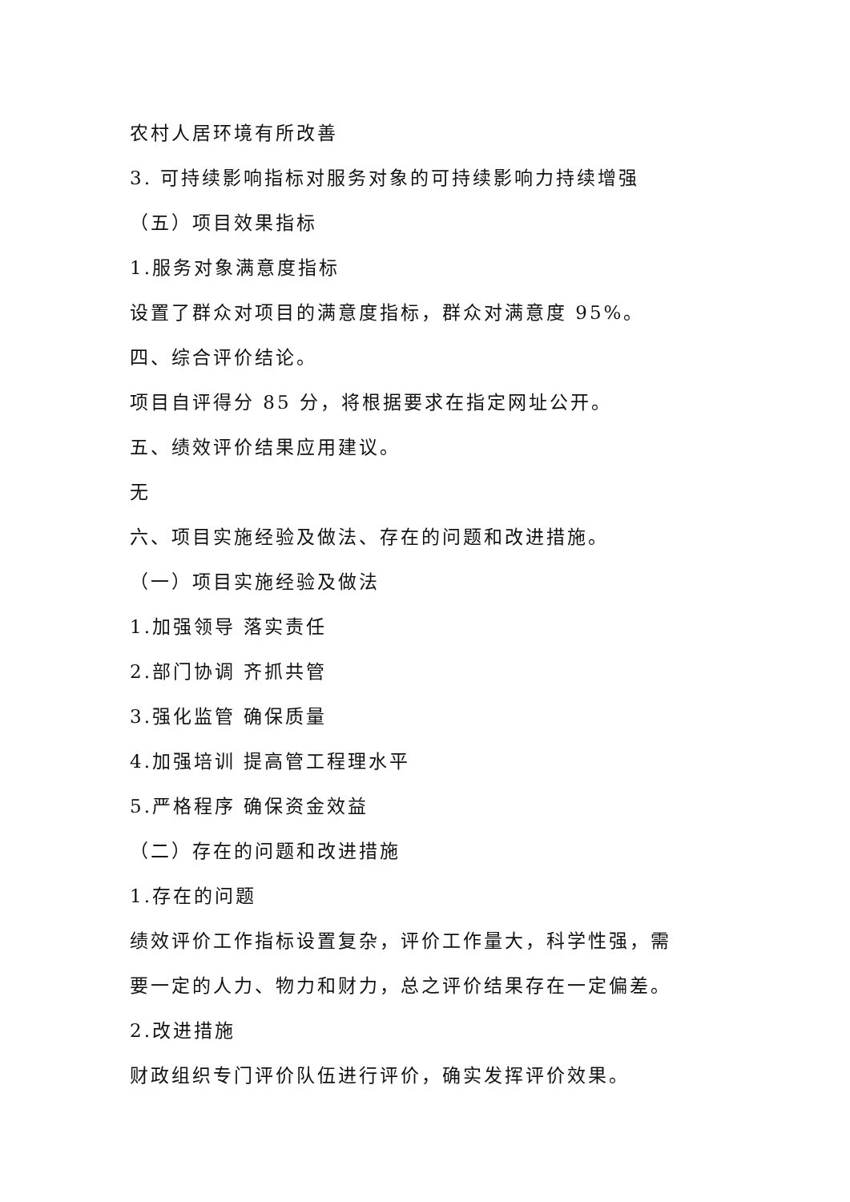农村人居环境有所改善
3. 可持续影响指标对服务对象的可持续影响力持续增强
（五）项目效果指标
1.服务对象满意度指标
设置了群众对项目的满意度指标，群众对满意度 95%。
四、综合评价结论。
项目自评得分 85 分，将根据要求在指定网址公开。
五、绩效评价结果应用建议。
无
六、项目实施经验及做法、存在的问题和改进措施。
（一）项目实施经验及做法
1.加强领导 落实责任
2.部门协调 齐抓共管
3.强化监管 确保质量
4.加强培训 提高管工程理水平
5.严格程序 确保资金效益
（二）存在的问题和改进措施
1.存在的问题
绩效评价工作指标设置复杂，评价工作量大，科学性强，需
要一定的人力、物力和财力，总之评价结果存在一定偏差。
2.改进措施
财政组织专门评价队伍进行评价，确实发挥评价效果。